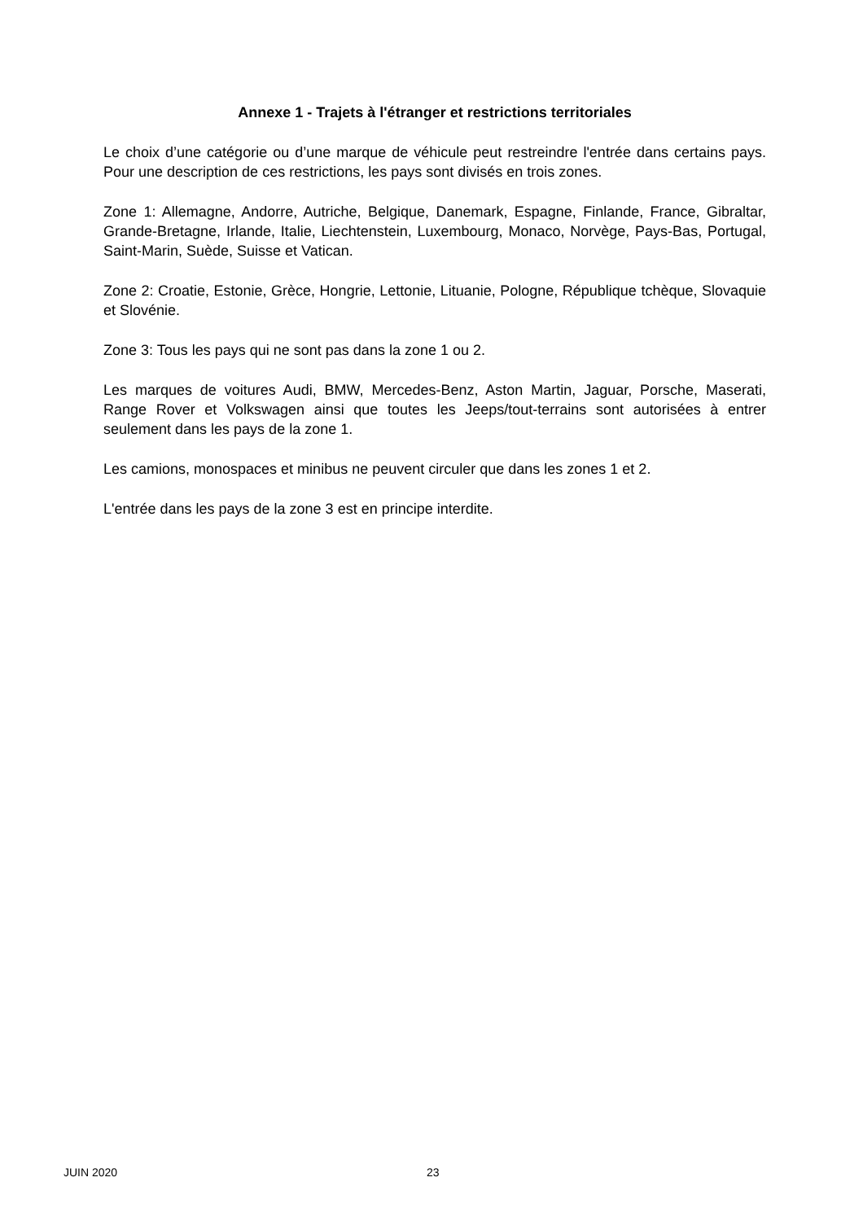Annexe 1 - Trajets à l'étranger et restrictions territoriales
Le choix d’une catégorie ou d’une marque de véhicule peut restreindre l'entrée dans certains pays. Pour une description de ces restrictions, les pays sont divisés en trois zones.
Zone 1: Allemagne, Andorre, Autriche, Belgique, Danemark, Espagne, Finlande, France, Gibraltar, Grande-Bretagne, Irlande, Italie, Liechtenstein, Luxembourg, Monaco, Norvège, Pays-Bas, Portugal, Saint-Marin, Suède, Suisse et Vatican.
Zone 2: Croatie, Estonie, Grèce, Hongrie, Lettonie, Lituanie, Pologne, République tchèque, Slovaquie et Slovénie.
Zone 3: Tous les pays qui ne sont pas dans la zone 1 ou 2.
Les marques de voitures Audi, BMW, Mercedes-Benz, Aston Martin, Jaguar, Porsche, Maserati, Range Rover et Volkswagen ainsi que toutes les Jeeps/tout-terrains sont autorisées à entrer seulement dans les pays de la zone 1.
Les camions, monospaces et minibus ne peuvent circuler que dans les zones 1 et 2.
L'entrée dans les pays de la zone 3 est en principe interdite.
JUIN 2020 23